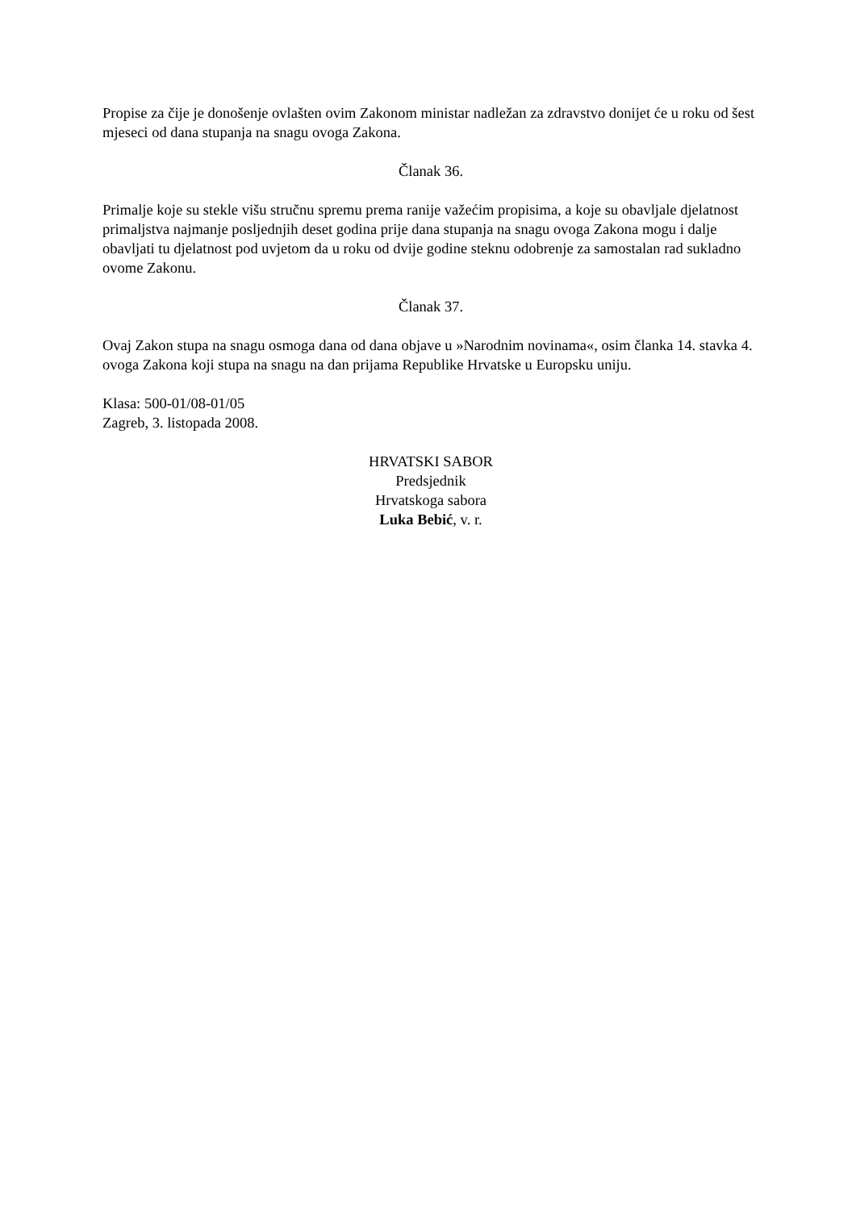Propise za čije je donošenje ovlašten ovim Zakonom ministar nadležan za zdravstvo donijet će u roku od šest mjeseci od dana stupanja na snagu ovoga Zakona.
Članak 36.
Primalje koje su stekle višu stručnu spremu prema ranije važećim propisima, a koje su obavljale djelatnost primaljstva najmanje posljednjih deset godina prije dana stupanja na snagu ovoga Zakona mogu i dalje obavljati tu djelatnost pod uvjetom da u roku od dvije godine steknu odobrenje za samostalan rad sukladno ovome Zakonu.
Članak 37.
Ovaj Zakon stupa na snagu osmoga dana od dana objave u »Narodnim novinama«, osim članka 14. stavka 4. ovoga Zakona koji stupa na snagu na dan prijama Republike Hrvatske u Europsku uniju.
Klasa: 500-01/08-01/05
Zagreb, 3. listopada 2008.
HRVATSKI SABOR
Predsjednik
Hrvatskoga sabora
Luka Bebić, v. r.